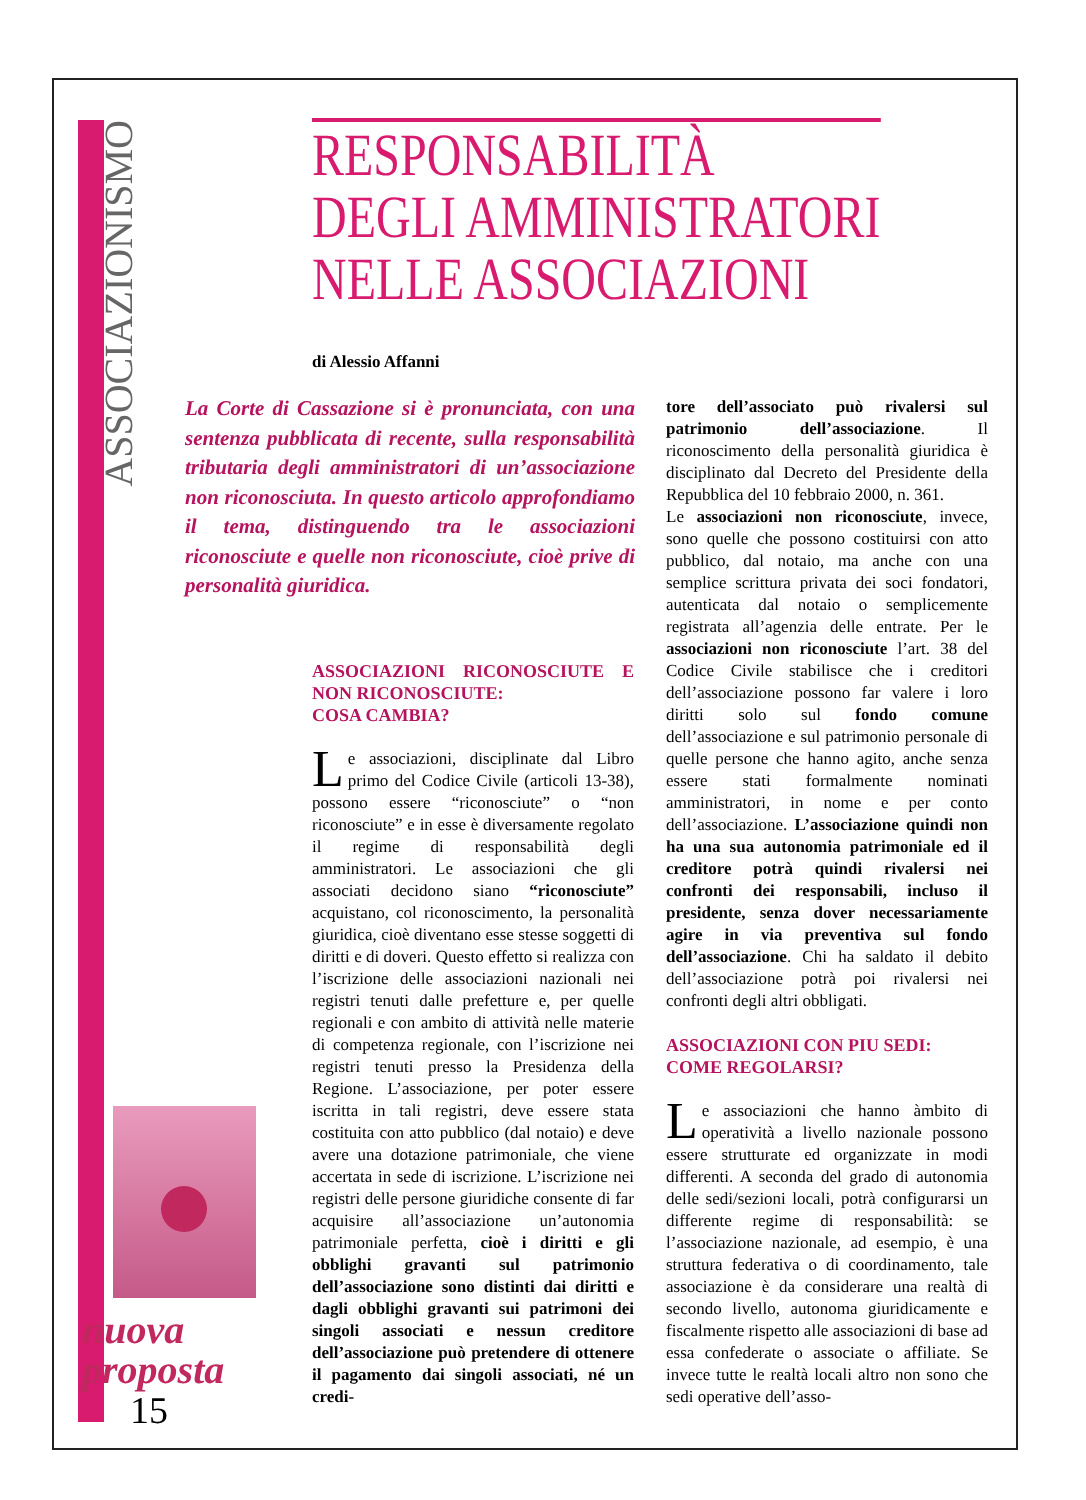ASSOCIAZIONISMO
RESPONSABILITÀ
DEGLI AMMINISTRATORI
NELLE ASSOCIAZIONI
di Alessio Affanni
La Corte di Cassazione si è pronunciata, con una sentenza pubblicata di recente, sulla responsabilità tributaria degli amministratori di un’associazione non riconosciuta. In questo articolo approfondiamo il tema, distinguendo tra le associazioni riconosciute e quelle non riconosciute, cioè prive di personalità giuridica.
ASSOCIAZIONI RICONOSCIUTE E NON RICONOSCIUTE:
COSA CAMBIA?
Le associazioni, disciplinate dal Libro primo del Codice Civile (articoli 13-38), possono essere “riconosciute” o “non riconosciute” e in esse è diversamente regolato il regime di responsabilità degli amministratori. Le associazioni che gli associati decidono siano “riconosciute” acquistano, col riconoscimento, la personalità giuridica, cioè diventano esse stesse soggetti di diritti e di doveri. Questo effetto si realizza con l’iscrizione delle associazioni nazionali nei registri tenuti dalle prefetture e, per quelle regionali e con ambito di attività nelle materie di competenza regionale, con l’iscrizione nei registri tenuti presso la Presidenza della Regione. L’associazione, per poter essere iscritta in tali registri, deve essere stata costituita con atto pubblico (dal notaio) e deve avere una dotazione patrimoniale, che viene accertata in sede di iscrizione. L’iscrizione nei registri delle persone giuridiche consente di far acquisire all’associazione un’autonomia patrimoniale perfetta, cioè i diritti e gli obblighi gravanti sul patrimonio dell’associazione sono distinti dai diritti e dagli obblighi gravanti sui patrimoni dei singoli associati e nessun creditore dell’associazione può pretendere di ottenere il pagamento dai singoli associati, né un credi-
tore dell’associato può rivalersi sul patrimonio dell’associazione. Il riconoscimento della personalità giuridica è disciplinato dal Decreto del Presidente della Repubblica del 10 febbraio 2000, n. 361.
Le associazioni non riconosciute, invece, sono quelle che possono costituirsi con atto pubblico, dal notaio, ma anche con una semplice scrittura privata dei soci fondatori, autenticata dal notaio o semplicemente registrata all’agenzia delle entrate. Per le associazioni non riconosciute l’art. 38 del Codice Civile stabilisce che i creditori dell’associazione possono far valere i loro diritti solo sul fondo comune dell’associazione e sul patrimonio personale di quelle persone che hanno agito, anche senza essere stati formalmente nominati amministratori, in nome e per conto dell’associazione. L’associazione quindi non ha una sua autonomia patrimoniale ed il creditore potrà quindi rivalersi nei confronti dei responsabili, incluso il presidente, senza dover necessariamente agire in via preventiva sul fondo dell’associazione. Chi ha saldato il debito dell’associazione potrà poi rivalersi nei confronti degli altri obbligati.
ASSOCIAZIONI CON PIU SEDI:
COME REGOLARSI?
Le associazioni che hanno àmbito di operatività a livello nazionale possono essere strutturate ed organizzate in modi differenti. A seconda del grado di autonomia delle sedi/sezioni locali, potrà configurarsi un differente regime di responsabilità: se l’associazione nazionale, ad esempio, è una struttura federativa o di coordinamento, tale associazione è da considerare una realtà di secondo livello, autonoma giuridicamente e fiscalmente rispetto alle associazioni di base ad essa confederate o associate o affiliate. Se invece tutte le realtà locali altro non sono che sedi operative dell’asso-
nuova
proposta
15